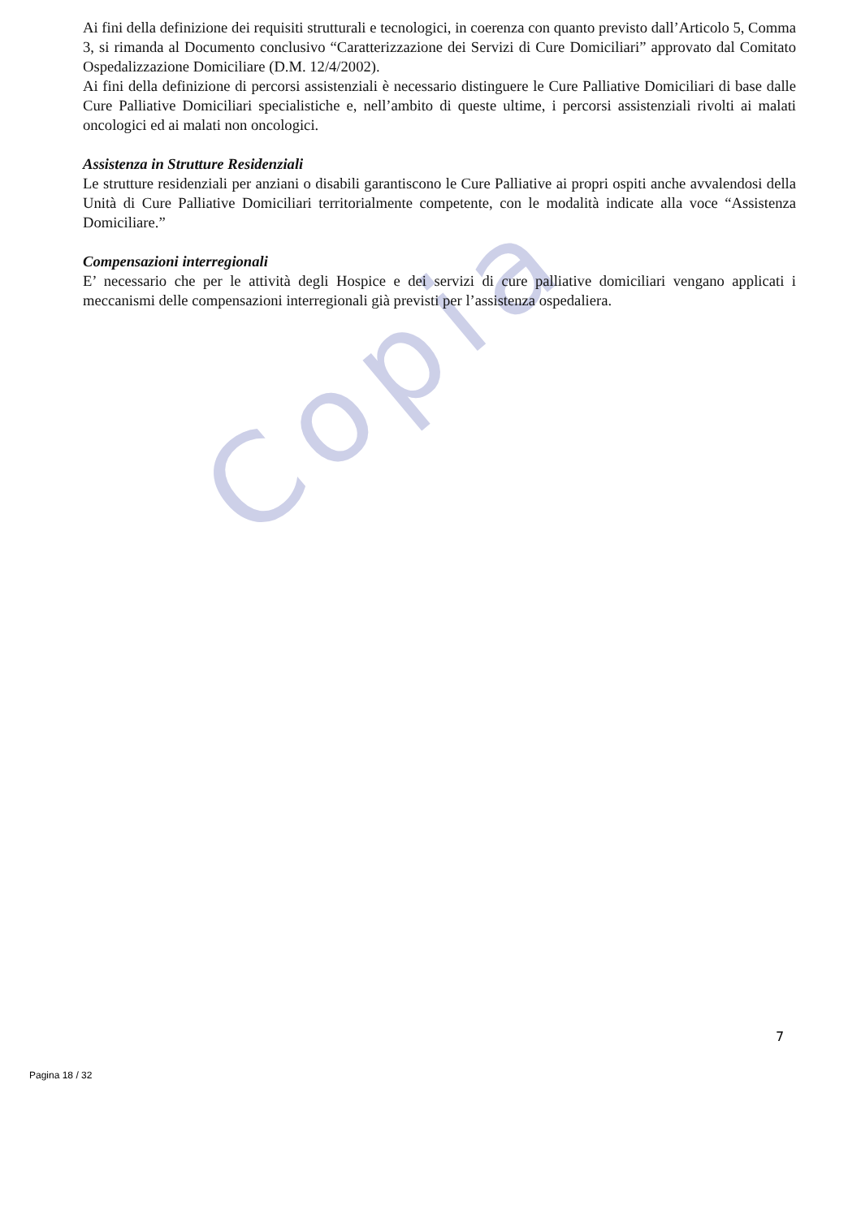Copia
Ai fini della definizione dei requisiti strutturali e tecnologici, in coerenza con quanto previsto dall’Articolo 5, Comma 3, si rimanda al Documento conclusivo “Caratterizzazione dei Servizi di Cure Domiciliari” approvato dal Comitato Ospedalizzazione Domiciliare (D.M. 12/4/2002).
Ai fini della definizione di percorsi assistenziali è necessario distinguere le Cure Palliative Domiciliari di base dalle Cure Palliative Domiciliari specialistiche e, nell’ambito di queste ultime, i percorsi assistenziali rivolti ai malati oncologici ed ai malati non oncologici.
Assistenza in Strutture Residenziali
Le strutture residenziali per anziani o disabili garantiscono le Cure Palliative ai propri ospiti anche avvalendosi della Unità di Cure Palliative Domiciliari territorialmente competente, con le modalità indicate alla voce “Assistenza Domiciliare.”
Compensazioni interregionali
E’ necessario che per le attività degli Hospice e dei servizi di cure palliative domiciliari vengano applicati i meccanismi delle compensazioni interregionali già previsti per l’assistenza ospedaliera.
7
Pagina 18 / 32